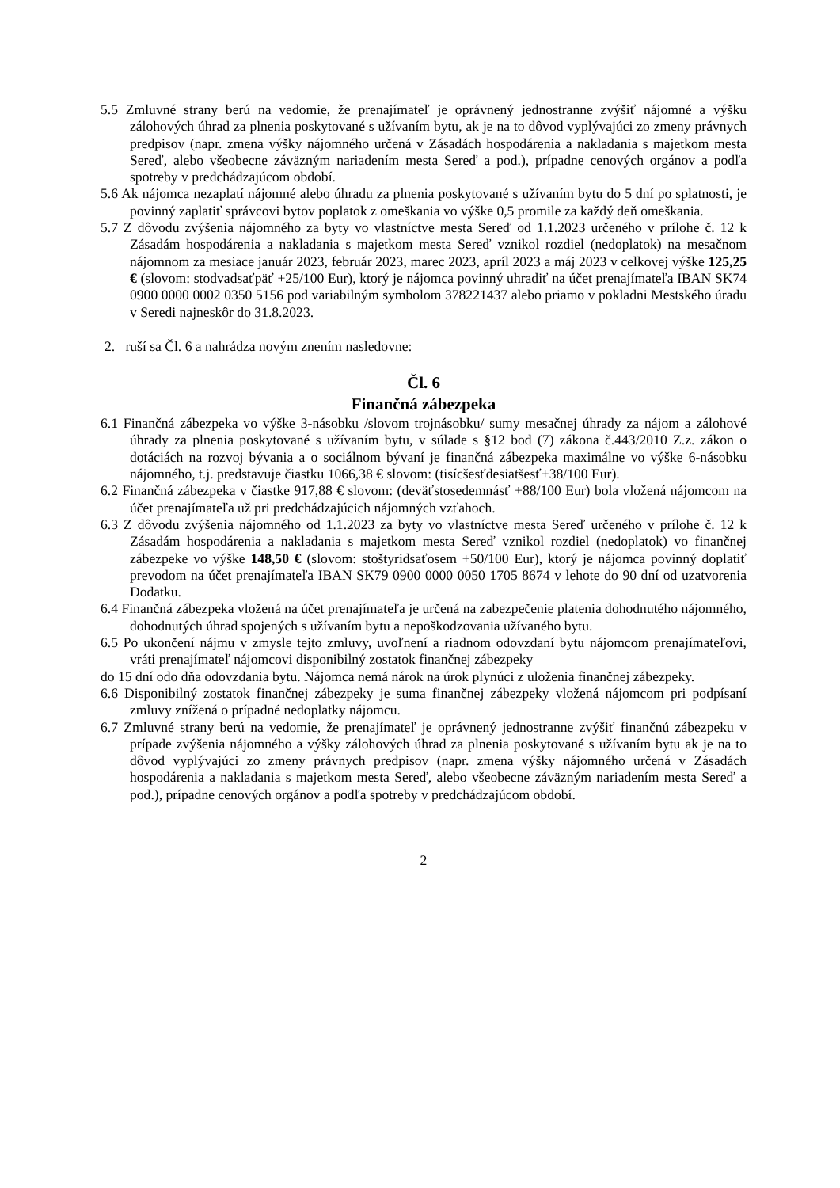5.5 Zmluvné strany berú na vedomie, že prenajímateľ je oprávnený jednostranne zvýšiť nájomné a výšku zálohových úhrad za plnenia poskytované s užívaním bytu, ak je na to dôvod vyplývajúci zo zmeny právnych predpisov (napr. zmena výšky nájomného určená v Zásadách hospodárenia a nakladania s majetkom mesta Sereď, alebo všeobecne záväzným nariadením mesta Sereď a pod.), prípadne cenových orgánov a podľa spotreby v predchádzajúcom období.
5.6 Ak nájomca nezaplatí nájomné alebo úhradu za plnenia poskytované s užívaním bytu do 5 dní po splatnosti, je povinný zaplatiť správcovi bytov poplatok z omeškania vo výške 0,5 promile za každý deň omeškania.
5.7 Z dôvodu zvýšenia nájomného za byty vo vlastníctve mesta Sereď od 1.1.2023 určeného v prílohe č. 12 k Zásadám hospodárenia a nakladania s majetkom mesta Sereď vznikol rozdiel (nedoplatok) na mesačnom nájomnom za mesiace január 2023, február 2023, marec 2023, apríl 2023 a máj 2023 v celkovej výške 125,25 € (slovom: stodvadsaťpäť +25/100 Eur), ktorý je nájomca povinný uhradiť na účet prenajímateľa IBAN SK74 0900 0000 0002 0350 5156 pod variabilným symbolom 378221437 alebo priamo v pokladni Mestského úradu v Seredi najneskôr do 31.8.2023.
2. ruší sa Čl. 6 a nahrádza novým znením nasledovne:
Čl. 6
Finančná zábezpeka
6.1 Finančná zábezpeka vo výške 3-násobku /slovom trojnásobku/ sumy mesačnej úhrady za nájom a zálohové úhrady za plnenia poskytované s užívaním bytu, v súlade s §12 bod (7) zákona č.443/2010 Z.z. zákon o dotáciách na rozvoj bývania a o sociálnom bývaní je finančná zábezpeka maximálne vo výške 6-násobku nájomného, t.j. predstavuje čiastku 1066,38 € slovom: (tisícšesťdesiatšesť+38/100 Eur).
6.2 Finančná zábezpeka v čiastke 917,88 € slovom: (deväťstosedemnásť +88/100 Eur) bola vložená nájomcom na účet prenajímateľa už pri predchádzajúcich nájomných vzťahoch.
6.3 Z dôvodu zvýšenia nájomného od 1.1.2023 za byty vo vlastníctve mesta Sereď určeného v prílohe č. 12 k Zásadám hospodárenia a nakladania s majetkom mesta Sereď vznikol rozdiel (nedoplatok) vo finančnej zábezpeke vo výške 148,50 € (slovom: stoštyridsaťosem +50/100 Eur), ktorý je nájomca povinný doplatiť prevodom na účet prenajímateľa IBAN SK79 0900 0000 0050 1705 8674 v lehote do 90 dní od uzatvorenia Dodatku.
6.4 Finančná zábezpeka vložená na účet prenajímateľa je určená na zabezpečenie platenia dohodnutého nájomného, dohodnutých úhrad spojených s užívaním bytu a nepoškodzovania užívaného bytu.
6.5 Po ukončení nájmu v zmysle tejto zmluvy, uvoľnení a riadnom odovzdaní bytu nájomcom prenajímateľovi, vráti prenajímateľ nájomcovi disponibilný zostatok finančnej zábezpeky
do 15 dní odo dňa odovzdania bytu. Nájomca nemá nárok na úrok plynúci z uloženia finančnej zábezpeky.
6.6 Disponibilný zostatok finančnej zábezpeky je suma finančnej zábezpeky vložená nájomcom pri podpísaní zmluvy znížená o prípadné nedoplatky nájomcu.
6.7 Zmluvné strany berú na vedomie, že prenajímateľ je oprávnený jednostranne zvýšiť finančnú zábezpeku v prípade zvýšenia nájomného a výšky zálohových úhrad za plnenia poskytované s užívaním bytu ak je na to dôvod vyplývajúci zo zmeny právnych predpisov (napr. zmena výšky nájomného určená v Zásadách hospodárenia a nakladania s majetkom mesta Sereď, alebo všeobecne záväzným nariadením mesta Sereď a pod.), prípadne cenových orgánov a podľa spotreby v predchádzajúcom období.
2